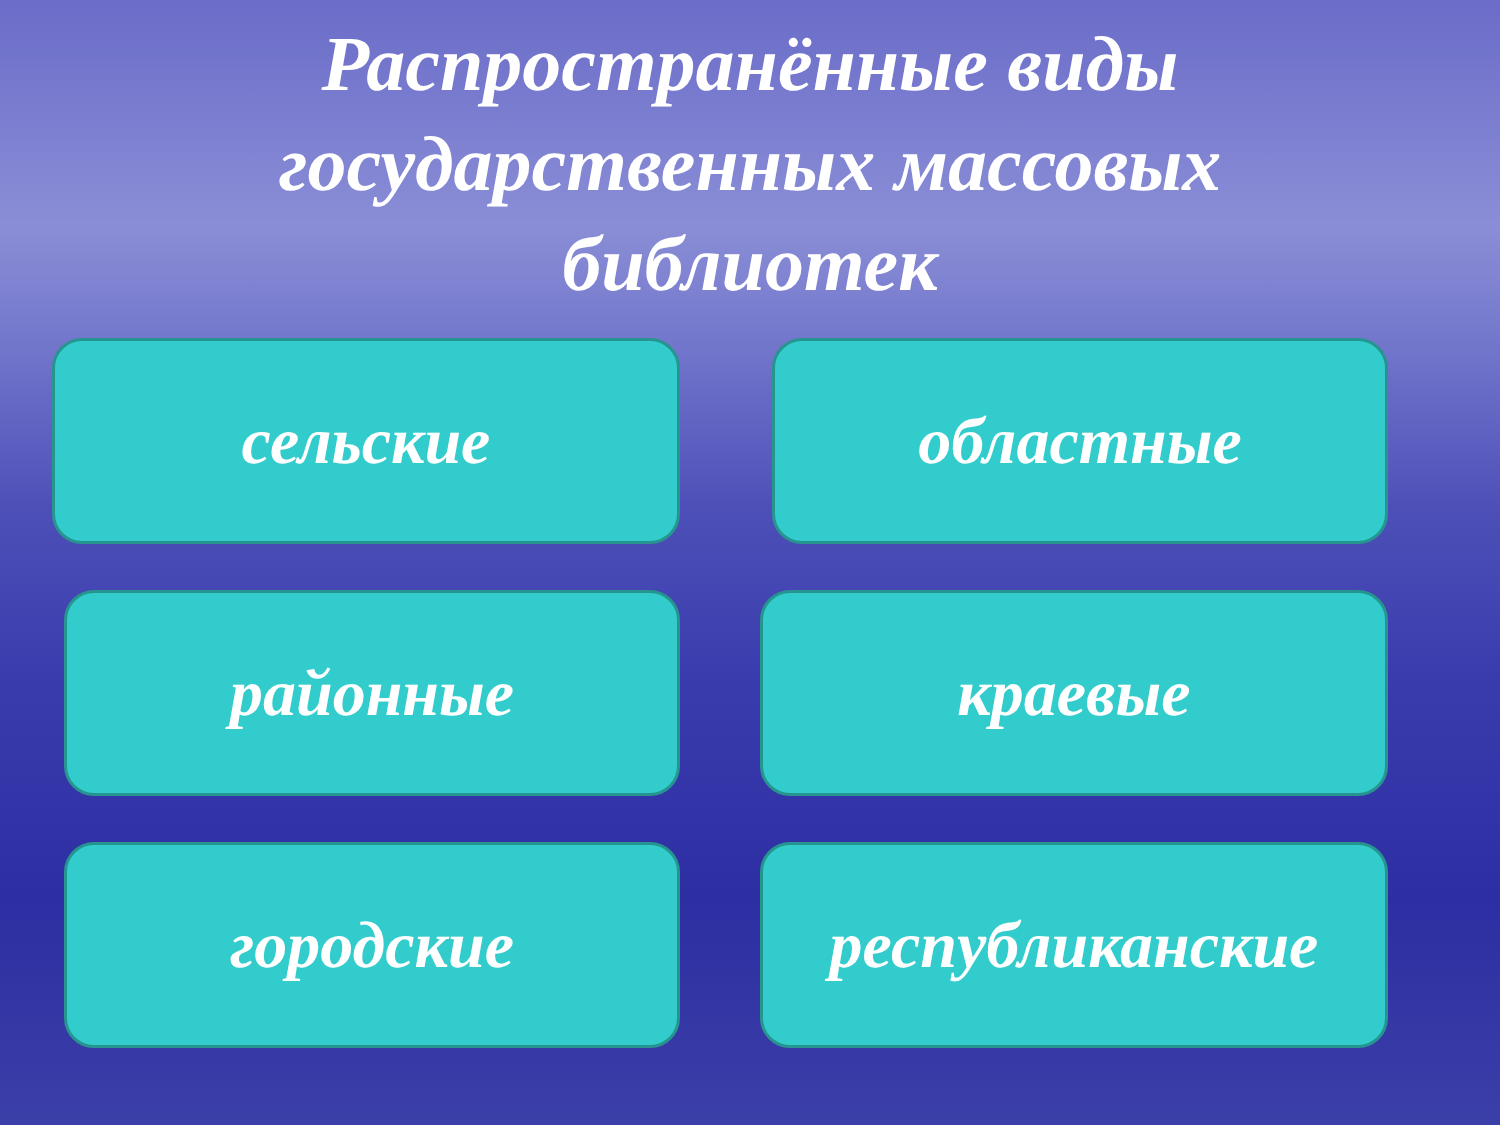Распространённые виды
государственных массовых
библиотек
сельские
областные
районные
краевые
городские
республиканские